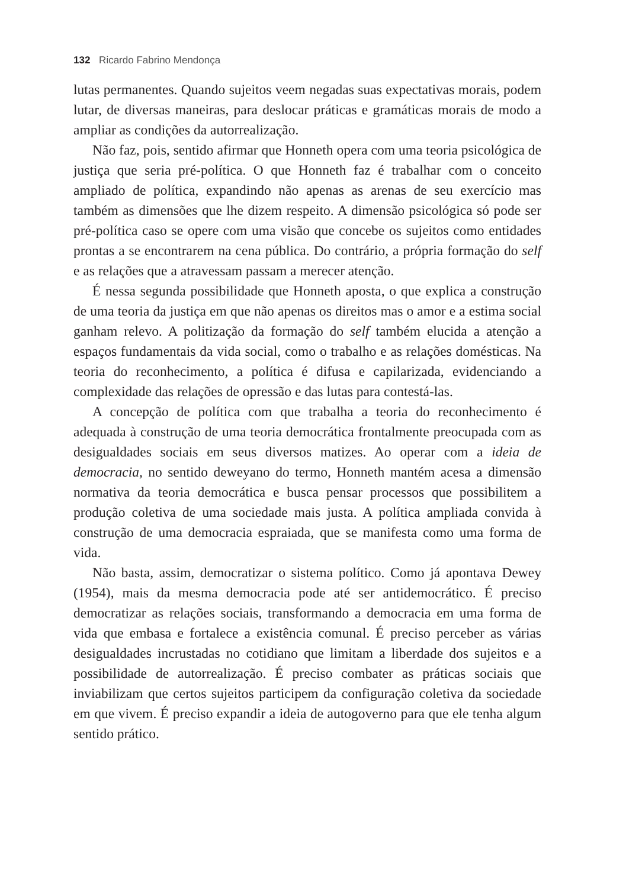132 Ricardo Fabrino Mendonça
lutas permanentes. Quando sujeitos veem negadas suas expectativas morais, podem lutar, de diversas maneiras, para deslocar práticas e gramáticas morais de modo a ampliar as condições da autorrealização.
Não faz, pois, sentido afirmar que Honneth opera com uma teoria psicológica de justiça que seria pré-política. O que Honneth faz é trabalhar com o conceito ampliado de política, expandindo não apenas as arenas de seu exercício mas também as dimensões que lhe dizem respeito. A dimensão psicológica só pode ser pré-política caso se opere com uma visão que concebe os sujeitos como entidades prontas a se encontrarem na cena pública. Do contrário, a própria formação do self e as relações que a atravessam passam a merecer atenção.
É nessa segunda possibilidade que Honneth aposta, o que explica a construção de uma teoria da justiça em que não apenas os direitos mas o amor e a estima social ganham relevo. A politização da formação do self também elucida a atenção a espaços fundamentais da vida social, como o trabalho e as relações domésticas. Na teoria do reconhecimento, a política é difusa e capilarizada, evidenciando a complexidade das relações de opressão e das lutas para contestá-las.
A concepção de política com que trabalha a teoria do reconhecimento é adequada à construção de uma teoria democrática frontalmente preocupada com as desigualdades sociais em seus diversos matizes. Ao operar com a ideia de democracia, no sentido deweyano do termo, Honneth mantém acesa a dimensão normativa da teoria democrática e busca pensar processos que possibilitem a produção coletiva de uma sociedade mais justa. A política ampliada convida à construção de uma democracia espraiada, que se manifesta como uma forma de vida.
Não basta, assim, democratizar o sistema político. Como já apontava Dewey (1954), mais da mesma democracia pode até ser antidemocrático. É preciso democratizar as relações sociais, transformando a democracia em uma forma de vida que embasa e fortalece a existência comunal. É preciso perceber as várias desigualdades incrustadas no cotidiano que limitam a liberdade dos sujeitos e a possibilidade de autorrealização. É preciso combater as práticas sociais que inviabilizam que certos sujeitos participem da configuração coletiva da sociedade em que vivem. É preciso expandir a ideia de autogoverno para que ele tenha algum sentido prático.